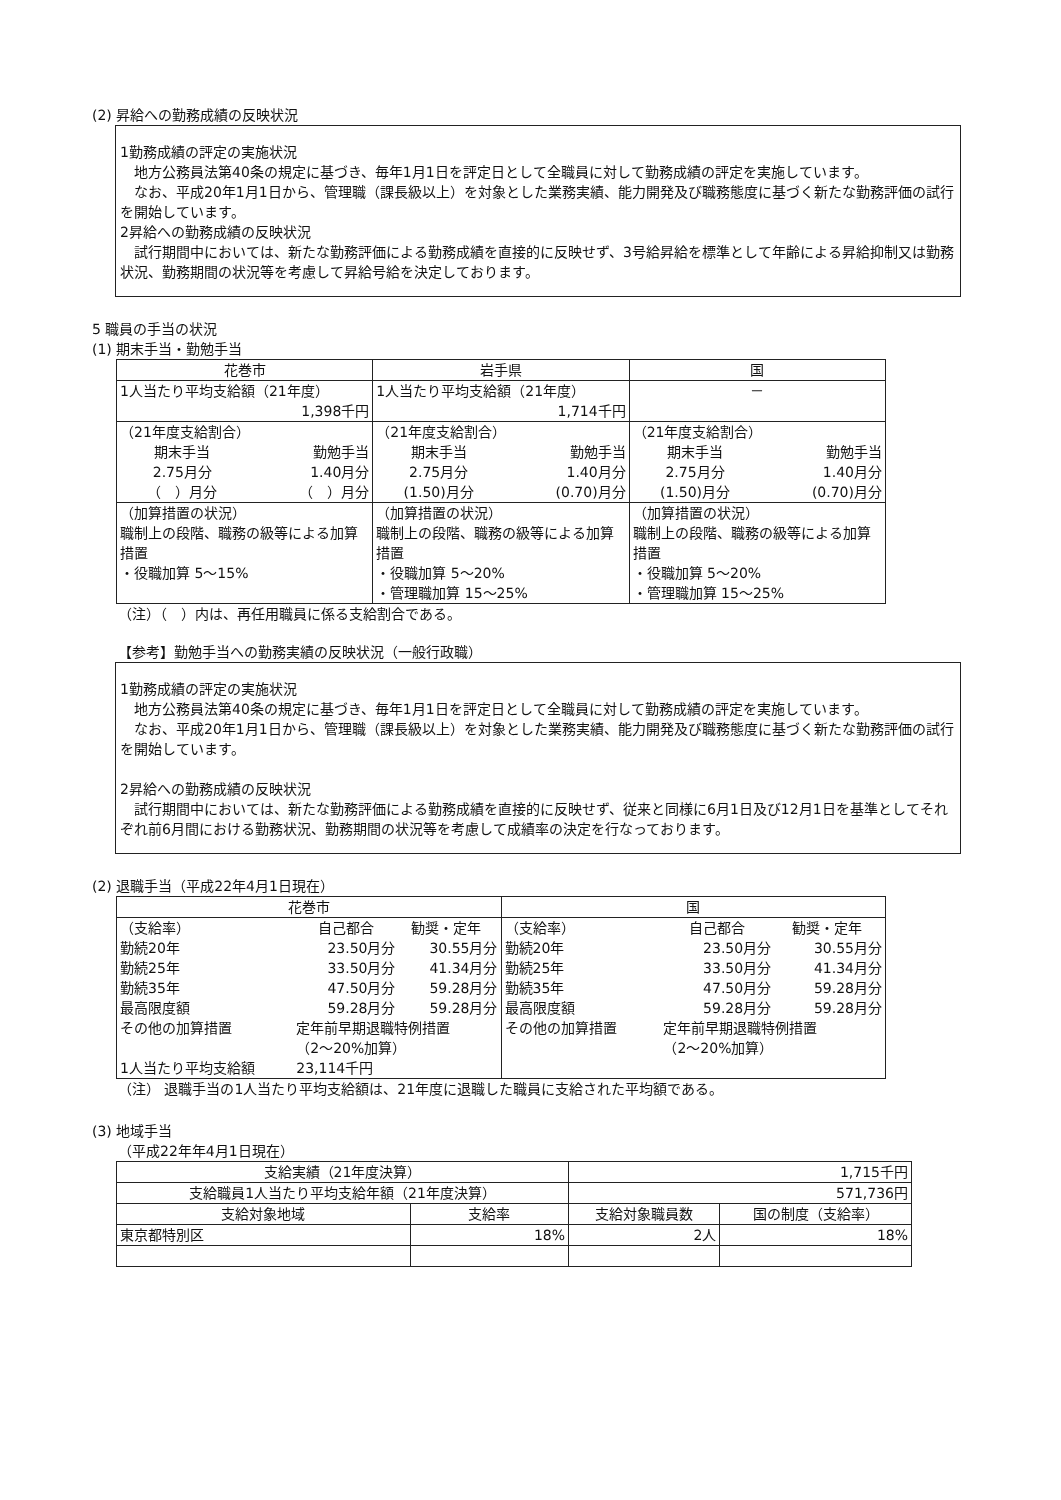(2) 昇給への勤務成績の反映状況
1勤務成績の評定の実施状況
　地方公務員法第40条の規定に基づき、毎年1月1日を評定日として全職員に対して勤務成績の評定を実施しています。
　なお、平成20年1月1日から、管理職（課長級以上）を対象とした業務実績、能力開発及び職務態度に基づく新たな勤務評価の試行を開始しています。
2昇給への勤務成績の反映状況
　試行期間中においては、新たな勤務評価による勤務成績を直接的に反映せず、3号給昇給を標準として年齢による昇給抑制又は勤務状況、勤務期間の状況等を考慮して昇給号給を決定しております。
5 職員の手当の状況
(1) 期末手当・勤勉手当
| 花巻市 | 岩手県 | 国 |
| --- | --- | --- |
| 1人当たり平均支給額（21年度） 1,398千円 | 1人当たり平均支給額（21年度） 1,714千円 | － |
| （21年度支給割合） / 期末手当 / 勤勉手当 / / 2.75月分 / 1.40月分 / / （ ）月分 / （ ）月分 / | （21年度支給割合） / 期末手当 / 勤勉手当 / / 2.75月分 / 1.40月分 / / (1.50)月分 / (0.70)月分 / | （21年度支給割合） / 期末手当 / 勤勉手当 / / 2.75月分 / 1.40月分 / / (1.50)月分 / (0.70)月分 / |
| （加算措置の状況） 職制上の段階、職務の級等による加算措置 ・役職加算 5～15% | （加算措置の状況） 職制上の段階、職務の級等による加算措置 ・役職加算 5～20% ・管理職加算 15～25% | （加算措置の状況） 職制上の段階、職務の級等による加算措置 ・役職加算 5～20% ・管理職加算 15～25% |
（注）（　）内は、再任用職員に係る支給割合である。
【参考】勤勉手当への勤務実績の反映状況（一般行政職）
1勤務成績の評定の実施状況
　地方公務員法第40条の規定に基づき、毎年1月1日を評定日として全職員に対して勤務成績の評定を実施しています。
　なお、平成20年1月1日から、管理職（課長級以上）を対象とした業務実績、能力開発及び職務態度に基づく新たな勤務評価の試行を開始しています。
2昇給への勤務成績の反映状況
　試行期間中においては、新たな勤務評価による勤務成績を直接的に反映せず、従来と同様に6月1日及び12月1日を基準としてそれぞれ前6月間における勤務状況、勤務期間の状況等を考慮して成績率の決定を行なっております。
(2) 退職手当（平成22年4月1日現在）
| 花巻市 | 国 |
| --- | --- |
| / （支給率） / 自己都合 / 勧奨・定年 / / 勤続20年 / 23.50月分 / 30.55月分 / / 勤続25年 / 33.50月分 / 41.34月分 / / 勤続35年 / 47.50月分 / 59.28月分 / / 最高限度額 / 59.28月分 / 59.28月分 / / その他の加算措置 / 定年前早期退職特例措置 （2～20%加算） / / / 1人当たり平均支給額 / 23,114千円 / / | / （支給率） / 自己都合 / 勧奨・定年 / / 勤続20年 / 23.50月分 / 30.55月分 / / 勤続25年 / 33.50月分 / 41.34月分 / / 勤続35年 / 47.50月分 / 59.28月分 / / 最高限度額 / 59.28月分 / 59.28月分 / / その他の加算措置 / 定年前早期退職特例措置 （2～20%加算） / / |
（注） 退職手当の1人当たり平均支給額は、21年度に退職した職員に支給された平均額である。
(3) 地域手当
（平成22年年4月1日現在）
| 支給実績（21年度決算） | | 1,715千円 | |
| 支給職員1人当たり平均支給年額（21年度決算） | | 571,736円 | |
| 支給対象地域 | 支給率 | 支給対象職員数 | 国の制度（支給率） |
| 東京都特別区 | 18% | 2人 | 18% |